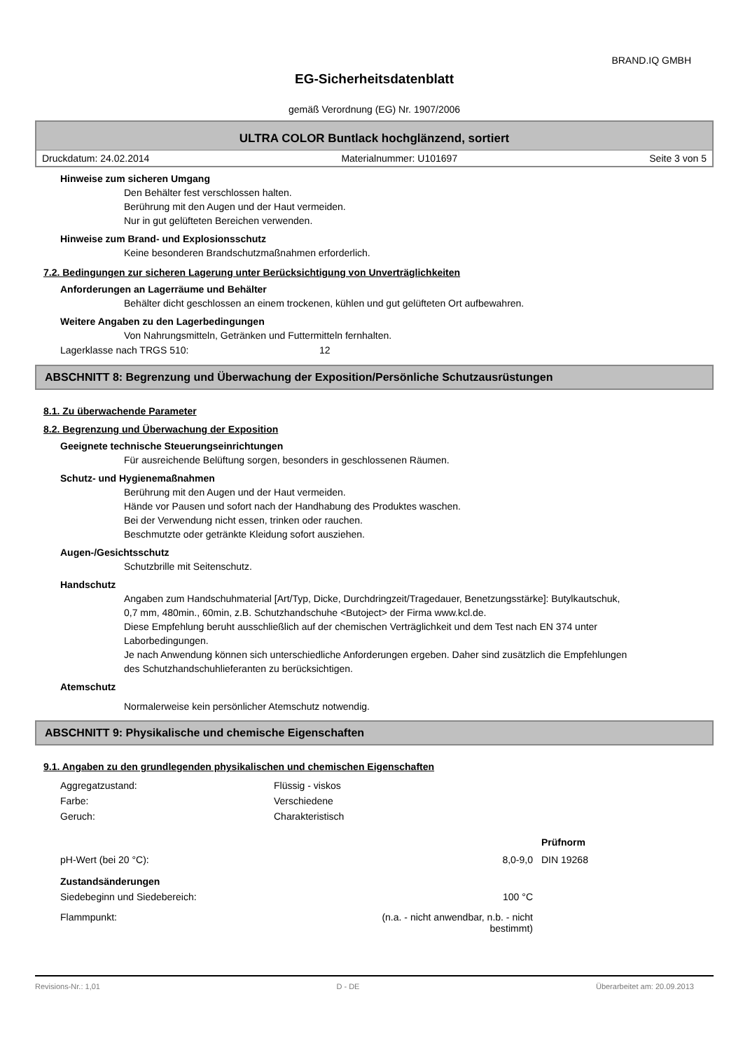BRAND.IQ GMBH
EG-Sicherheitsdatenblatt
gemäß Verordnung (EG) Nr. 1907/2006
ULTRA COLOR Buntlack hochglänzend, sortiert
Druckdatum: 24.02.2014 Materialnummer: U101697 Seite 3 von 5
Hinweise zum sicheren Umgang
Den Behälter fest verschlossen halten.
Berührung mit den Augen und der Haut vermeiden.
Nur in gut gelüfteten Bereichen verwenden.
Hinweise zum Brand- und Explosionsschutz
Keine besonderen Brandschutzmaßnahmen erforderlich.
7.2. Bedingungen zur sicheren Lagerung unter Berücksichtigung von Unverträglichkeiten
Anforderungen an Lagerräume und Behälter
Behälter dicht geschlossen an einem trockenen, kühlen und gut gelüfteten Ort aufbewahren.
Weitere Angaben zu den Lagerbedingungen
Von Nahrungsmitteln, Getränken und Futtermitteln fernhalten.
| Lagerklasse nach TRGS 510: | 12 |
ABSCHNITT 8: Begrenzung und Überwachung der Exposition/Persönliche Schutzausrüstungen
8.1. Zu überwachende Parameter
8.2. Begrenzung und Überwachung der Exposition
Geeignete technische Steuerungseinrichtungen
Für ausreichende Belüftung sorgen, besonders in geschlossenen Räumen.
Schutz- und Hygienemaßnahmen
Berührung mit den Augen und der Haut vermeiden.
Hände vor Pausen und sofort nach der Handhabung des Produktes waschen.
Bei der Verwendung nicht essen, trinken oder rauchen.
Beschmutzte oder getränkte Kleidung sofort ausziehen.
Augen-/Gesichtsschutz
Schutzbrille mit Seitenschutz.
Handschutz
Angaben zum Handschuhmaterial [Art/Typ, Dicke, Durchdringzeit/Tragedauer, Benetzungsstärke]: Butylkautschuk, 0,7 mm, 480min., 60min, z.B. Schutzhandschuhe <Butoject> der Firma www.kcl.de.
Diese Empfehlung beruht ausschließlich auf der chemischen Verträglichkeit und dem Test nach EN 374 unter Laborbedingungen.
Je nach Anwendung können sich unterschiedliche Anforderungen ergeben. Daher sind zusätzlich die Empfehlungen des Schutzhandschuhlieferanten zu berücksichtigen.
Atemschutz
Normalerweise kein persönlicher Atemschutz notwendig.
ABSCHNITT 9: Physikalische und chemische Eigenschaften
9.1. Angaben zu den grundlegenden physikalischen und chemischen Eigenschaften
| Aggregatzustand: | Flüssig - viskos | |
| Farbe: | Verschiedene | |
| Geruch: | Charakteristisch | |
| | | Prüfnorm |
| pH-Wert (bei 20 °C): | 8,0-9,0 | DIN 19268 |
| Zustandsänderungen | | |
| Siedebeginn und Siedebereich: | 100 °C | |
| Flammpunkt: | (n.a. - nicht anwendbar, n.b. - nicht bestimmt) | |
Revisions-Nr.: 1,01 D - DE Überarbeitet am: 20.09.2013